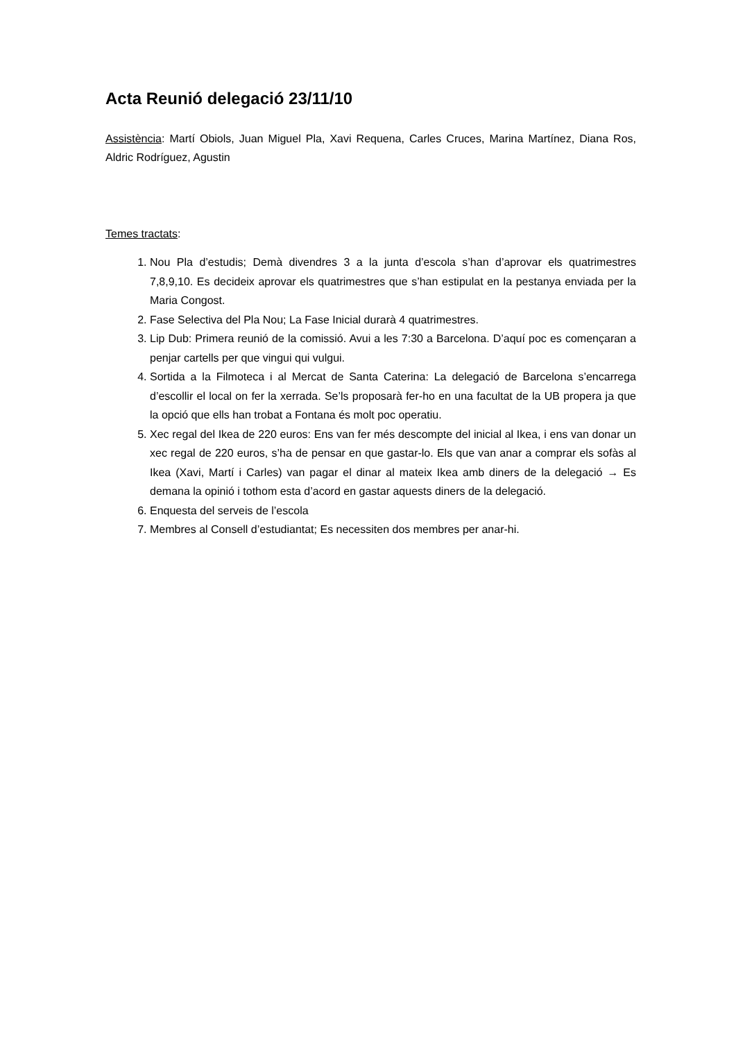Acta Reunió delegació 23/11/10
Assistència: Martí Obiols, Juan Miguel Pla, Xavi Requena, Carles Cruces, Marina Martínez, Diana Ros, Aldric Rodríguez, Agustin
Temes tractats:
1. Nou Pla d’estudis; Demà divendres 3 a la junta d’escola s’han d’aprovar els quatrimestres 7,8,9,10. Es decideix aprovar els quatrimestres que s’han estipulat en la pestanya enviada per la Maria Congost.
2. Fase Selectiva del Pla Nou; La Fase Inicial durarà 4 quatrimestres.
3. Lip Dub: Primera reunió de la comissió. Avui a les 7:30 a Barcelona. D’aquí poc es començaran a penjar cartells per que vingui qui vulgui.
4. Sortida a la Filmoteca i al Mercat de Santa Caterina: La delegació de Barcelona s’encarrega d’escollir el local on fer la xerrada. Se’ls proposarà fer-ho en una facultat de la UB propera ja que la opció que ells han trobat a Fontana és molt poc operatiu.
5. Xec regal del Ikea de 220 euros: Ens van fer més descompte del inicial al Ikea, i ens van donar un xec regal de 220 euros, s’ha de pensar en que gastar-lo. Els que van anar a comprar els sofàs al Ikea (Xavi, Martí i Carles) van pagar el dinar al mateix Ikea amb diners de la delegació → Es demana la opinió i tothom esta d’acord en gastar aquests diners de la delegació.
6. Enquesta del serveis de l’escola
7. Membres al Consell d’estudiantat; Es necessiten dos membres per anar-hi.